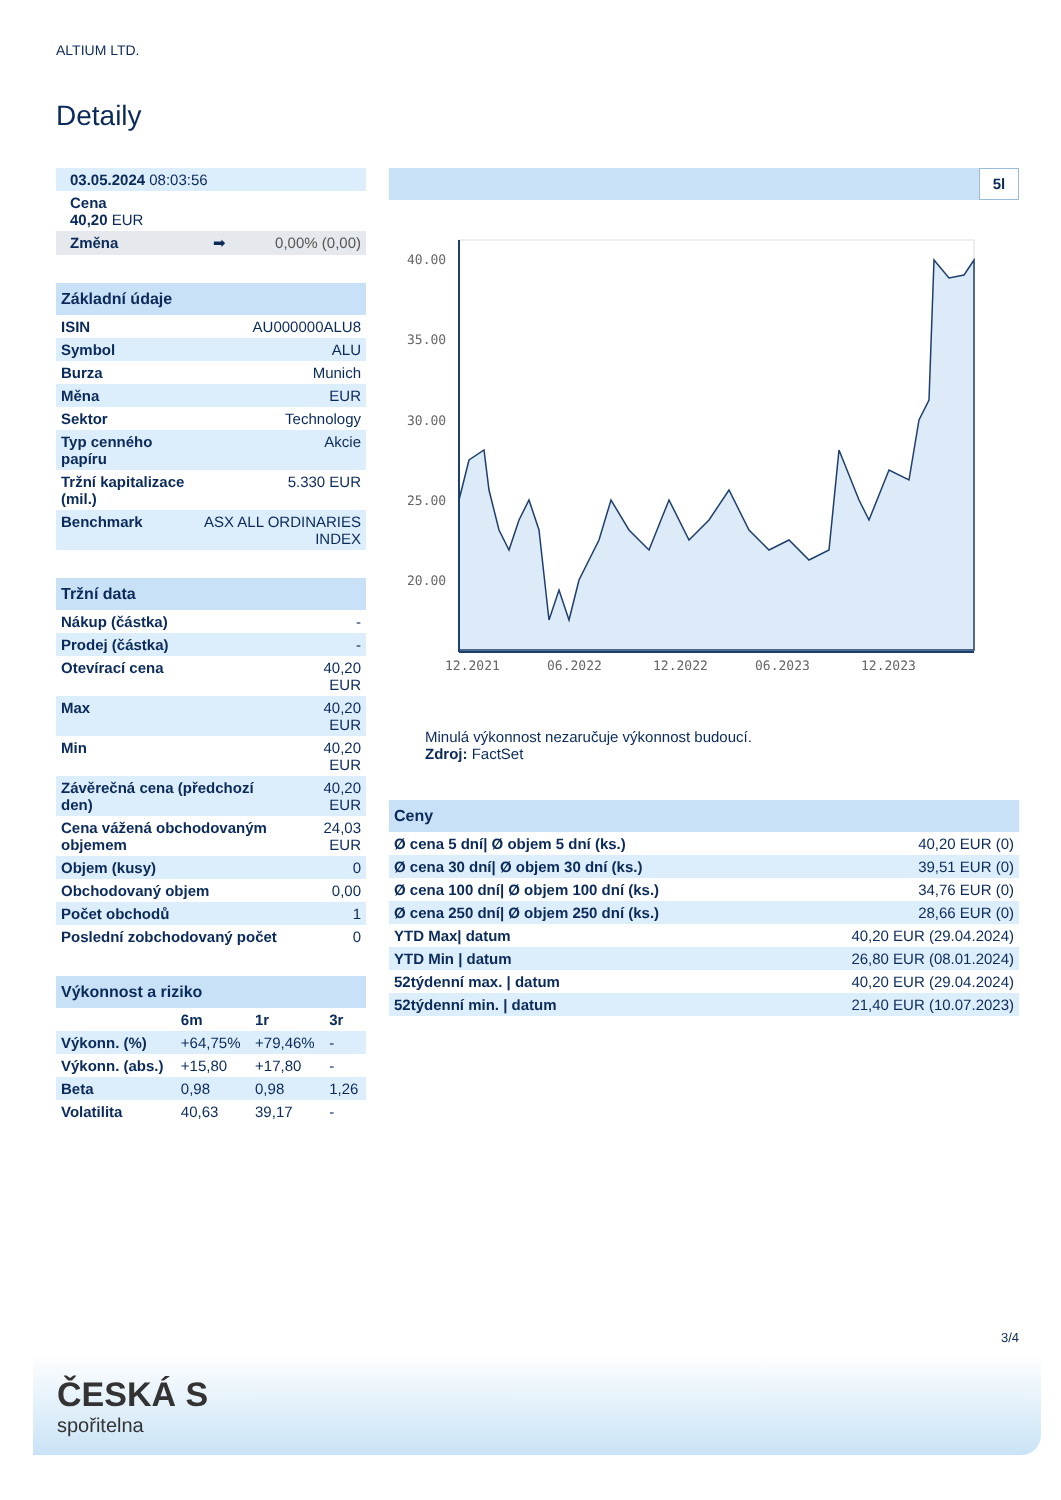ALTIUM LTD.
Detaily
| 03.05.2024 08:03:56 |
| Cena 40,20 EUR |
| Změna ➡ 0,00% (0,00) |
| Základní údaje | |
| --- | --- |
| ISIN | AU000000ALU8 |
| Symbol | ALU |
| Burza | Munich |
| Měna | EUR |
| Sektor | Technology |
| Typ cenného papíru | Akcie |
| Tržní kapitalizace (mil.) | 5.330 EUR |
| Benchmark | ASX ALL ORDINARIES INDEX |
| Tržní data | |
| --- | --- |
| Nákup (částka) | - |
| Prodej (částka) | - |
| Otevírací cena | 40,20 EUR |
| Max | 40,20 EUR |
| Min | 40,20 EUR |
| Závěrečná cena (předchozí den) | 40,20 EUR |
| Cena vážená obchodovaným objemem | 24,03 EUR |
| Objem (kusy) | 0 |
| Obchodovaný objem | 0,00 |
| Počet obchodů | 1 |
| Poslední zobchodovaný počet | 0 |
| Výkonnost a riziko | | | |
| --- | --- | --- | --- |
| | 6m | 1r | 3r |
| Výkonn. (%) | +64,75% | +79,46% | - |
| Výkonn. (abs.) | +15,80 | +17,80 | - |
| Beta | 0,98 | 0,98 | 1,26 |
| Volatilita | 40,63 | 39,17 | - |
5l
40.00
35.00
30.00
25.00
20.00
12.2021
06.2022
12.2022
06.2023
12.2023
Minulá výkonnost nezaručuje výkonnost budoucí.
Zdroj: FactSet
| Ceny | |
| --- | --- |
| Ø cena 5 dní/ Ø objem 5 dní (ks.) | 40,20 EUR (0) |
| Ø cena 30 dní/ Ø objem 30 dní (ks.) | 39,51 EUR (0) |
| Ø cena 100 dní/ Ø objem 100 dní (ks.) | 34,76 EUR (0) |
| Ø cena 250 dní/ Ø objem 250 dní (ks.) | 28,66 EUR (0) |
| YTD Max/ datum | 40,20 EUR (29.04.2024) |
| YTD Min / datum | 26,80 EUR (08.01.2024) |
| 52týdenní max. / datum | 40,20 EUR (29.04.2024) |
| 52týdenní min. / datum | 21,40 EUR (10.07.2023) |
3/4
ČESKÁ S
spořitelna